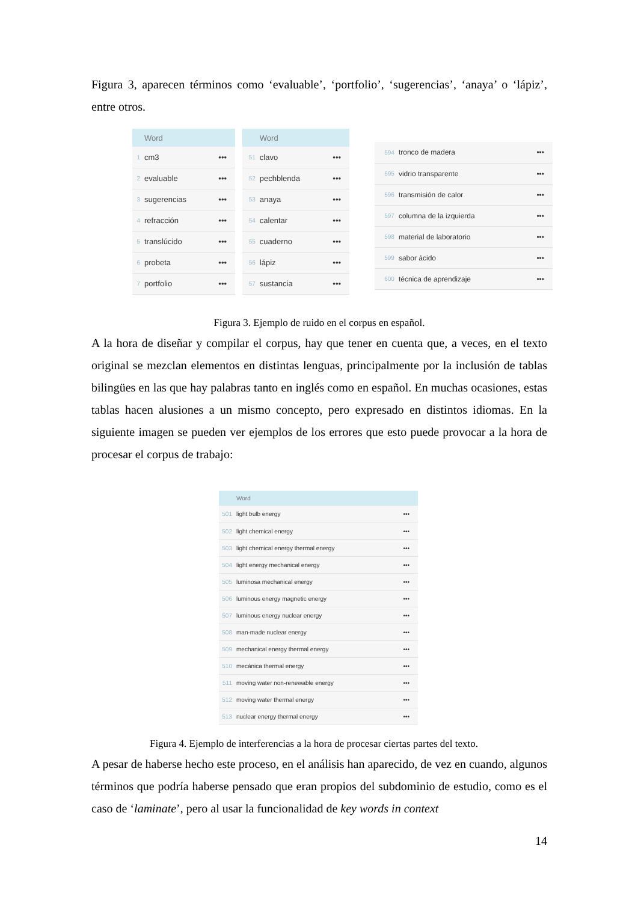Figura 3, aparecen términos como ‘evaluable’, ‘portfolio’, ‘sugerencias’, ‘anaya’ o ‘lápiz’, entre otros.
| | Word | |
| --- | --- | --- |
| 1 | cm3 | ••• |
| 2 | evaluable | ••• |
| 3 | sugerencias | ••• |
| 4 | refracción | ••• |
| 5 | translúcido | ••• |
| 6 | probeta | ••• |
| 7 | portfolio | ••• |
| | Word | |
| --- | --- | --- |
| 51 | clavo | ••• |
| 52 | pechblenda | ••• |
| 53 | anaya | ••• |
| 54 | calentar | ••• |
| 55 | cuaderno | ••• |
| 56 | lápiz | ••• |
| 57 | sustancia | ••• |
| 594 | tronco de madera | ••• |
| 595 | vidrio transparente | ••• |
| 596 | transmisión de calor | ••• |
| 597 | columna de la izquierda | ••• |
| 598 | material de laboratorio | ••• |
| 599 | sabor ácido | ••• |
| 600 | técnica de aprendizaje | ••• |
Figura 3. Ejemplo de ruido en el corpus en español.
A la hora de diseñar y compilar el corpus, hay que tener en cuenta que, a veces, en el texto original se mezclan elementos en distintas lenguas, principalmente por la inclusión de tablas bilingües en las que hay palabras tanto en inglés como en español. En muchas ocasiones, estas tablas hacen alusiones a un mismo concepto, pero expresado en distintos idiomas. En la siguiente imagen se pueden ver ejemplos de los errores que esto puede provocar a la hora de procesar el corpus de trabajo:
| | Word | |
| --- | --- | --- |
| 501 | light bulb energy | ••• |
| 502 | light chemical energy | ••• |
| 503 | light chemical energy thermal energy | ••• |
| 504 | light energy mechanical energy | ••• |
| 505 | luminosa mechanical energy | ••• |
| 506 | luminous energy magnetic energy | ••• |
| 507 | luminous energy nuclear energy | ••• |
| 508 | man-made nuclear energy | ••• |
| 509 | mechanical energy thermal energy | ••• |
| 510 | mecánica thermal energy | ••• |
| 511 | moving water non-renewable energy | ••• |
| 512 | moving water thermal energy | ••• |
| 513 | nuclear energy thermal energy | ••• |
Figura 4. Ejemplo de interferencias a la hora de procesar ciertas partes del texto.
A pesar de haberse hecho este proceso, en el análisis han aparecido, de vez en cuando, algunos términos que podría haberse pensado que eran propios del subdominio de estudio, como es el caso de ‘laminate’, pero al usar la funcionalidad de key words in context
14